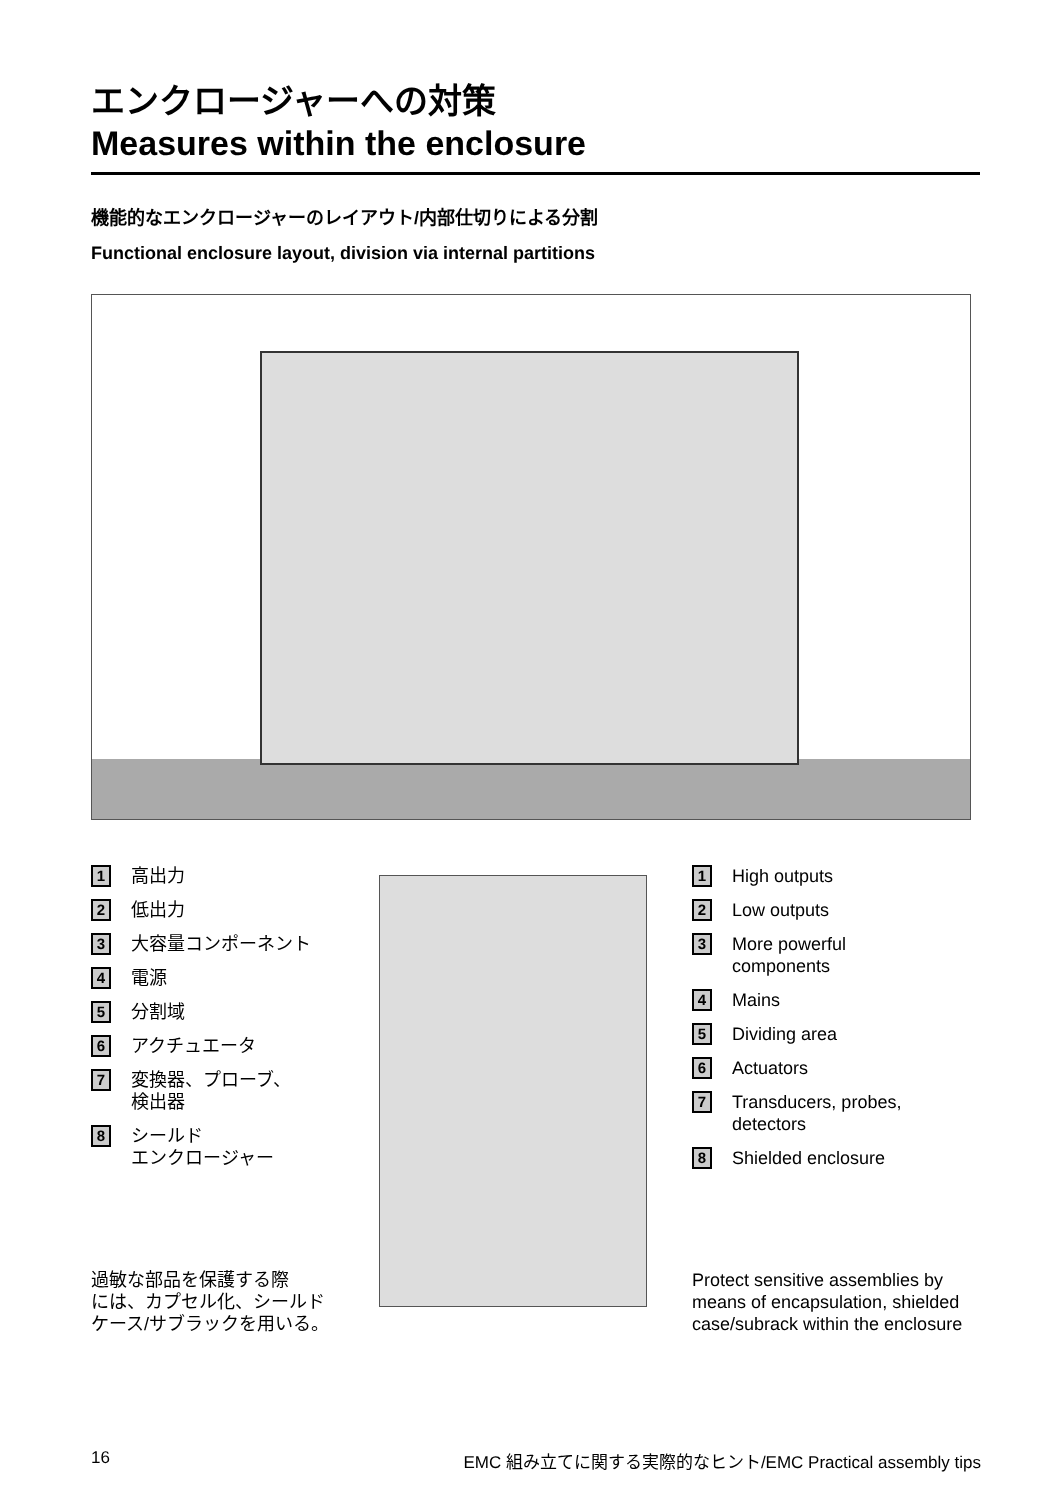エンクロージャーへの対策
Measures within the enclosure
機能的なエンクロージャーのレイアウト/内部仕切りによる分割
Functional enclosure layout, division via internal partitions
1 高出力
2 低出力
3 大容量コンポーネント
4 電源
5 分割域
6 アクチュエータ
7 変換器、プローブ、
検出器
8 シールド
エンクロージャー
過敏な部品を保護する際
には、カプセル化、シールド
ケース/サブラックを用いる。
1 High outputs
2 Low outputs
3 More powerful
components
4 Mains
5 Dividing area
6 Actuators
7 Transducers, probes,
detectors
8 Shielded enclosure
Protect sensitive assemblies by means of encapsulation, shielded case/subrack within the enclosure
16 EMC 組み立てに関する実際的なヒント/EMC Practical assembly tips